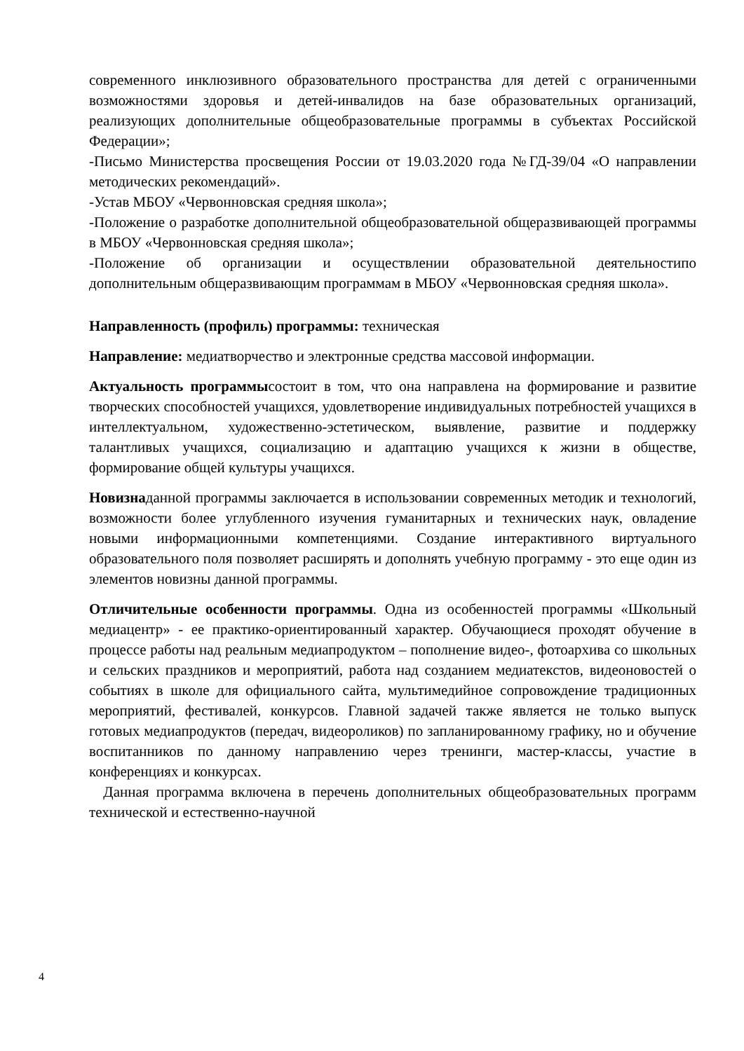современного инклюзивного образовательного пространства для детей с ограниченными возможностями здоровья и детей-инвалидов на базе образовательных организаций, реализующих дополнительные общеобразовательные программы в субъектах Российской Федерации»;
-Письмо Министерства просвещения России от 19.03.2020 года №ГД-39/04 «О направлении методических рекомендаций».
-Устав МБОУ «Червонновская средняя школа»;
-Положение о разработке дополнительной общеобразовательной общеразвивающей программы в МБОУ «Червонновская средняя школа»;
-Положение об организации и осуществлении образовательной деятельностипо дополнительным общеразвивающим программам в МБОУ «Червонновская средняя школа».
Направленность (профиль) программы: техническая
Направление: медиатворчество и электронные средства массовой информации.
Актуальность программысостоит в том, что она направлена на формирование и развитие творческих способностей учащихся, удовлетворение индивидуальных потребностей учащихся в интеллектуальном, художественно-эстетическом, выявление, развитие и поддержку талантливых учащихся, социализацию и адаптацию учащихся к жизни в обществе, формирование общей культуры учащихся.
Новизнаданной программы заключается в использовании современных методик и технологий, возможности более углубленного изучения гуманитарных и технических наук, овладение новыми информационными компетенциями. Создание интерактивного виртуального образовательного поля позволяет расширять и дополнять учебную программу - это еще один из элементов новизны данной программы.
Отличительные особенности программы. Одна из особенностей программы «Школьный медиацентр» - ее практико-ориентированный характер. Обучающиеся проходят обучение в процессе работы над реальным медиапродуктом – пополнение видео-, фотоархива со школьных и сельских праздников и мероприятий, работа над созданием медиатекстов, видеоновостей о событиях в школе для официального сайта, мультимедийное сопровождение традиционных мероприятий, фестивалей, конкурсов. Главной задачей также является не только выпуск готовых медиапродуктов (передач, видеороликов) по запланированному графику, но и обучение воспитанников по данному направлению через тренинги, мастер-классы, участие в конференциях и конкурсах.
Данная программа включена в перечень дополнительных общеобразовательных программ технической и естественно-научной
4